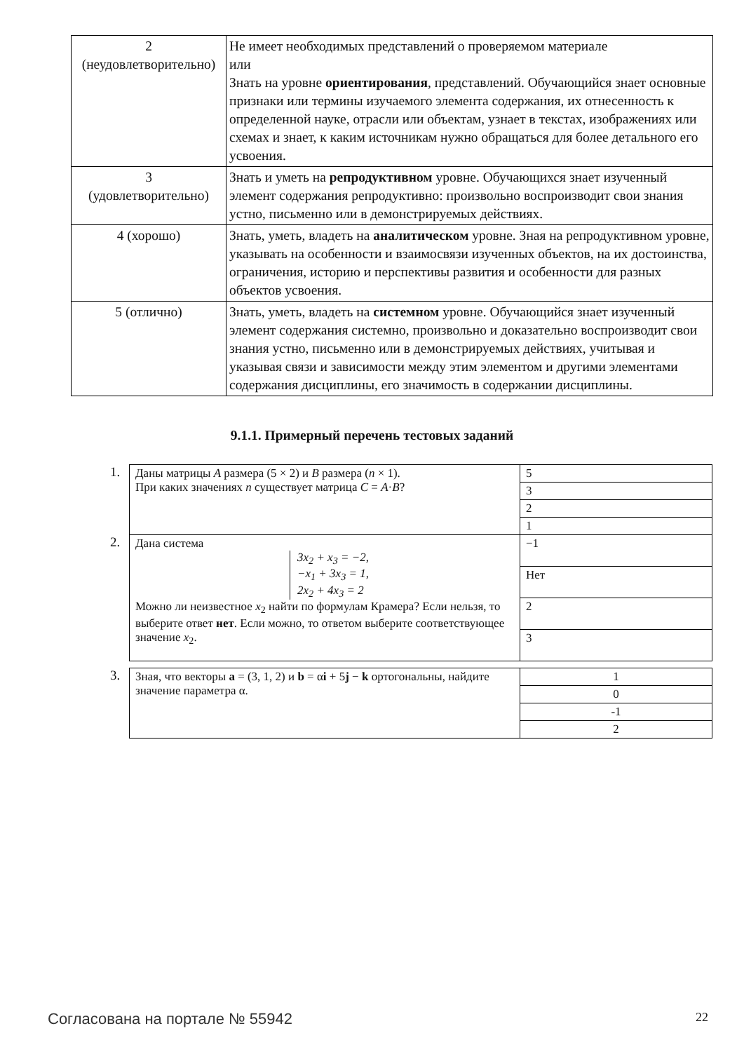| 2 (неудовлетворительно) | Не имеет необходимых представлений о проверяемом материале или Знать на уровне ориентирования , представлений. Обучающийся знает основные признаки или термины изучаемого элемента содержания, их отнесенность к определенной науке, отрасли или объектам, узнает в текстах, изображениях или схемах и знает, к каким источникам нужно обращаться для более детального его усвоения. |
| 3 (удовлетворительно) | Знать и уметь на репродуктивном уровне. Обучающихся знает изученный элемент содержания репродуктивно: произвольно воспроизводит свои знания устно, письменно или в демонстрируемых действиях. |
| 4 (хорошо) | Знать, уметь, владеть на аналитическом уровне. Зная на репродуктивном уровне, указывать на особенности и взаимосвязи изученных объектов, на их достоинства, ограничения, историю и перспективы развития и особенности для разных объектов усвоения. |
| 5 (отлично) | Знать, уметь, владеть на системном уровне. Обучающийся знает изученный элемент содержания системно, произвольно и доказательно воспроизводит свои знания устно, письменно или в демонстрируемых действиях, учитывая и указывая связи и зависимости между этим элементом и другими элементами содержания дисциплины, его значимость в содержании дисциплины. |
9.1.1. Примерный перечень тестовых заданий
1.
| Даны матрицы A размера (5 × 2) и B размера ( n × 1). При каких значениях n существует матрица C = A · B ? | 5 |
| | 3 |
| | 2 |
| | 1 |
2.
| Дана система 3x<sub>2</sub> + x<sub>3</sub> = −2, −x<sub>1</sub> + 3x<sub>3</sub> = 1, 2x<sub>2</sub> + 4x<sub>3</sub> = 2 Можно ли неизвестное x<sub>2</sub> найти по формулам Крамера? Если нельзя, то выберите ответ нет . Если можно, то ответом выберите соответствующее значение x<sub>2</sub>. | −1 |
| | Нет |
| | 2 |
| | 3 |
3.
| Зная, что векторы a = (3, 1, 2) и b = α i + 5 j − k ортогональны, найдите значение параметра α. | 1 |
| | 0 |
| | -1 |
| | 2 |
Согласована на портале № 55942 22